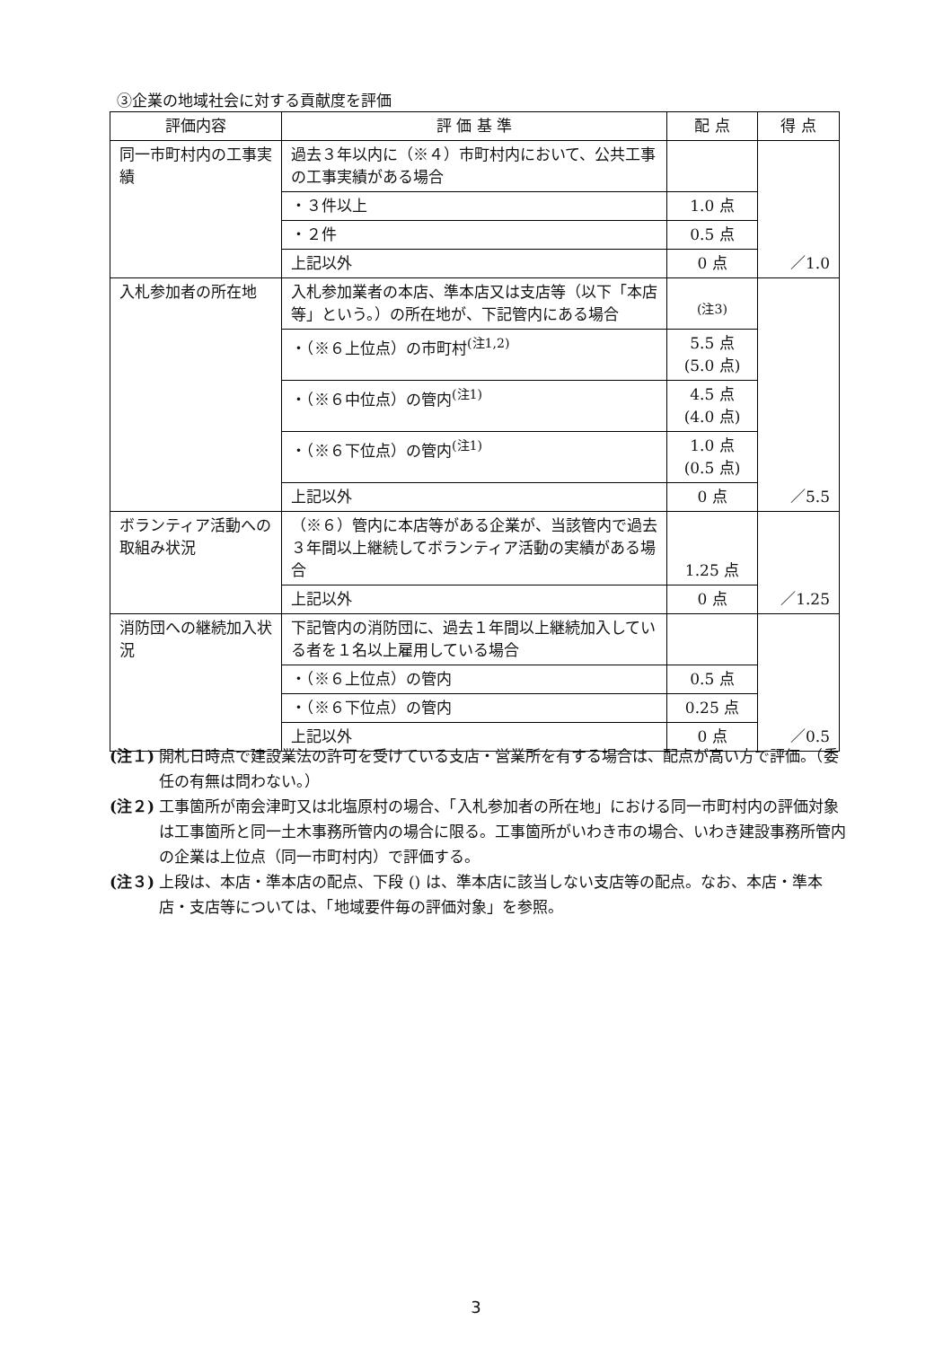③企業の地域社会に対する貢献度を評価
| 評価内容 | 評 価 基 準 | 配 点 | 得 点 |
| --- | --- | --- | --- |
| 同一市町村内の工事実績 | 過去３年以内に（※４）市町村内において、公共工事の工事実績がある場合 | | ／1.0 |
| | ・３件以上 | 1.0 点 | |
| | ・２件 | 0.5 点 | |
| | 上記以外 | 0 点 | |
| 入札参加者の所在地 | 入札参加業者の本店、準本店又は支店等（以下「本店等」という。）の所在地が、下記管内にある場合 | <sup>(注3)</sup> | ／5.5 |
| | ・（※６上位点）の市町村<sup>(注1,2)</sup> | 5.5 点 (5.0 点) | |
| | ・（※６中位点）の管内<sup>(注1)</sup> | 4.5 点 (4.0 点) | |
| | ・（※６下位点）の管内<sup>(注1)</sup> | 1.0 点 (0.5 点) | |
| | 上記以外 | 0 点 | |
| ボランティア活動への取組み状況 | （※６）管内に本店等がある企業が、当該管内で過去３年間以上継続してボランティア活動の実績がある場合 | 1.25 点 | ／1.25 |
| | 上記以外 | 0 点 | |
| 消防団への継続加入状況 | 下記管内の消防団に、過去１年間以上継続加入している者を１名以上雇用している場合 | | ／0.5 |
| | ・（※６上位点）の管内 | 0.5 点 | |
| | ・（※６下位点）の管内 | 0.25 点 | |
| | 上記以外 | 0 点 | |
(注１) 開札日時点で建設業法の許可を受けている支店・営業所を有する場合は、配点が高い方で評価。（委任の有無は問わない。）
(注２) 工事箇所が南会津町又は北塩原村の場合、「入札参加者の所在地」における同一市町村内の評価対象は工事箇所と同一土木事務所管内の場合に限る。工事箇所がいわき市の場合、いわき建設事務所管内の企業は上位点（同一市町村内）で評価する。
(注３) 上段は、本店・準本店の配点、下段 () は、準本店に該当しない支店等の配点。なお、本店・準本店・支店等については、「地域要件毎の評価対象」を参照。
3